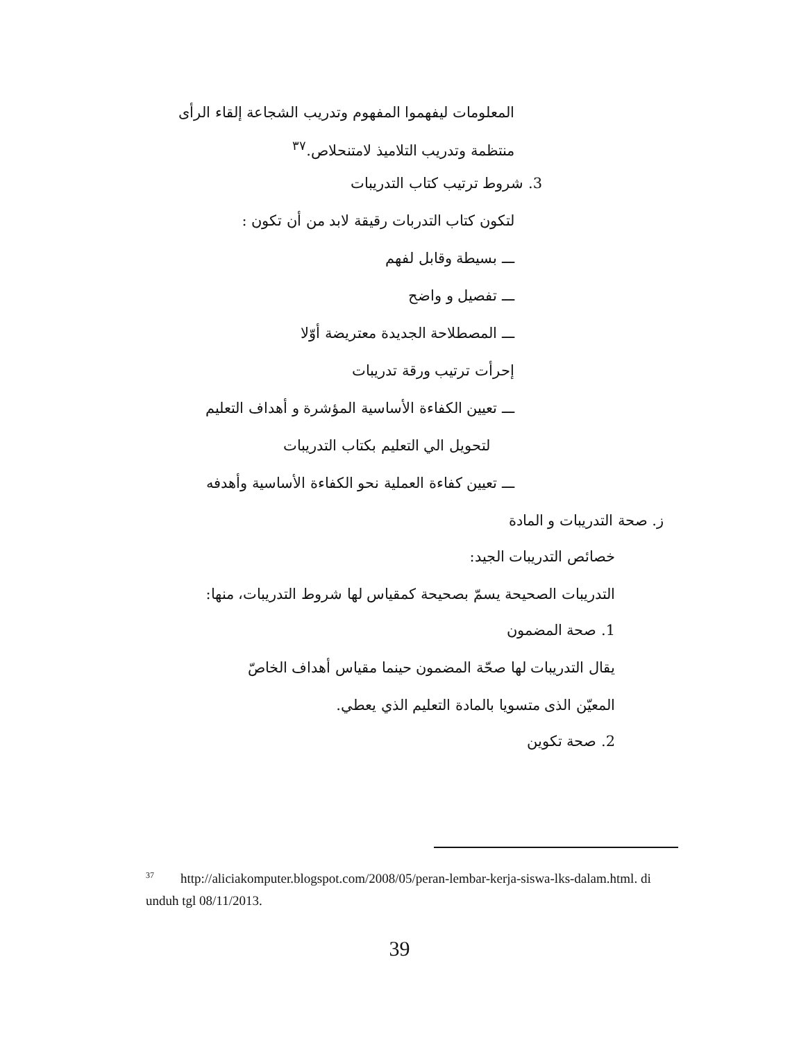المعلومات ليفهموا المفهوم وتدريب الشجاعة إلقاء الرأى
منتظمة وتدريب التلاميذ لامتنحلاص.<sup>٣٧</sup>
3. شروط ترتيب كتاب التدريبات
لتكون كتاب التدربات رقيقة لابد من أن تكون :
ـــ بسيطة وقابل لفهم
ـــ تفصيل و واضح
ـــ المصطلاحة الجديدة معتريضة أوّلا
إحرأت ترتيب ورقة تدريبات
ـــ تعيين الكفاءة الأساسية المؤشرة و أهداف التعليم
لتحويل الي التعليم بكتاب التدريبات
ـــ تعيين كفاءة العملية نحو الكفاءة الأساسية وأهدفه
ز. صحة التدريبات و المادة
خصائص التدريبات الجيد:
التدريبات الصحيحة يسمّ بصحيحة كمقياس لها شروط التدريبات، منها:
1. صحة المضمون
يقال التدريبات لها صحّة المضمون حينما مقياس أهداف الخاصّ
المعيّن الذى متسويا بالمادة التعليم الذي يعطي.
2. صحة تكوين
<sup>37</sup> http://aliciakomputer.blogspot.com/2008/05/peran-lembar-kerja-siswa-lks-dalam.html. di unduh tgl 08/11/2013.
39